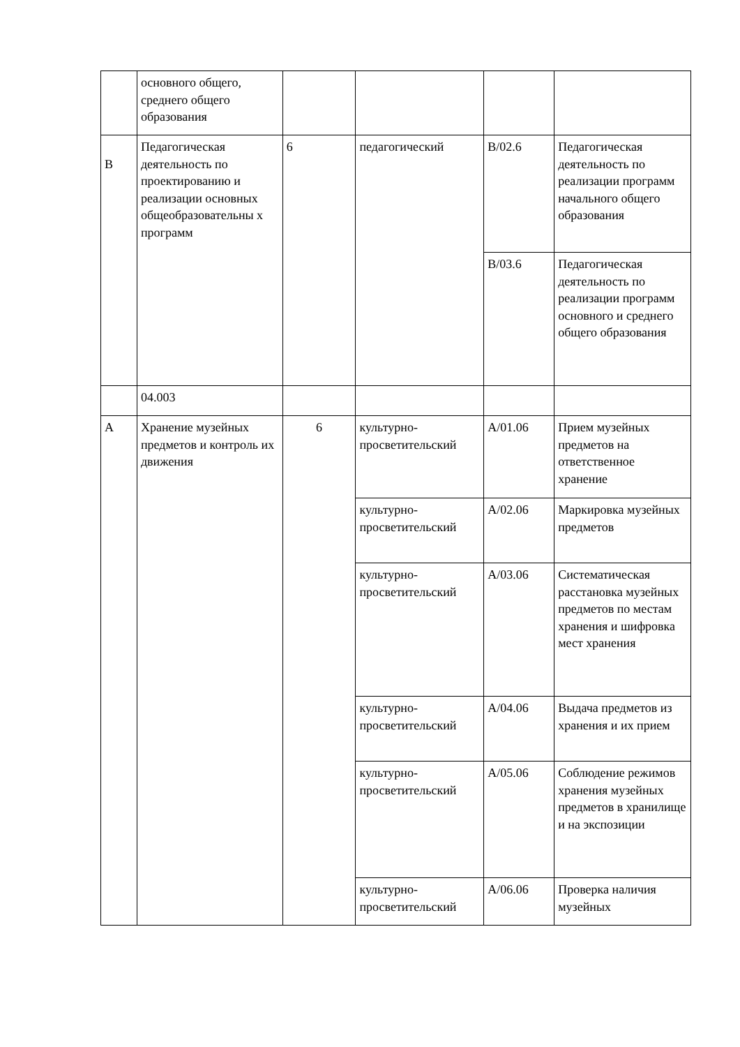| | основного общего, среднего общего образования | | | | |
| B | Педагогическая деятельность по проектированию и реализации основных общеобразовательны х программ | 6 | педагогический | B/02.6 | Педагогическая деятельность по реализации программ начального общего образования |
| | | | | B/03.6 | Педагогическая деятельность по реализации программ основного и среднего общего образования |
| | 04.003 | | | | |
| A | Хранение музейных предметов и контроль их движения | 6 | культурно-просветительский | A/01.06 | Прием музейных предметов на ответственное хранение |
| | | | культурно-просветительский | A/02.06 | Маркировка музейных предметов |
| | | | культурно-просветительский | A/03.06 | Систематическая расстановка музейных предметов по местам хранения и шифровка мест хранения |
| | | | культурно-просветительский | A/04.06 | Выдача предметов из хранения и их прием |
| | | | культурно-просветительский | A/05.06 | Соблюдение режимов хранения музейных предметов в хранилище и на экспозиции |
| | | | культурно-просветительский | A/06.06 | Проверка наличия музейных |